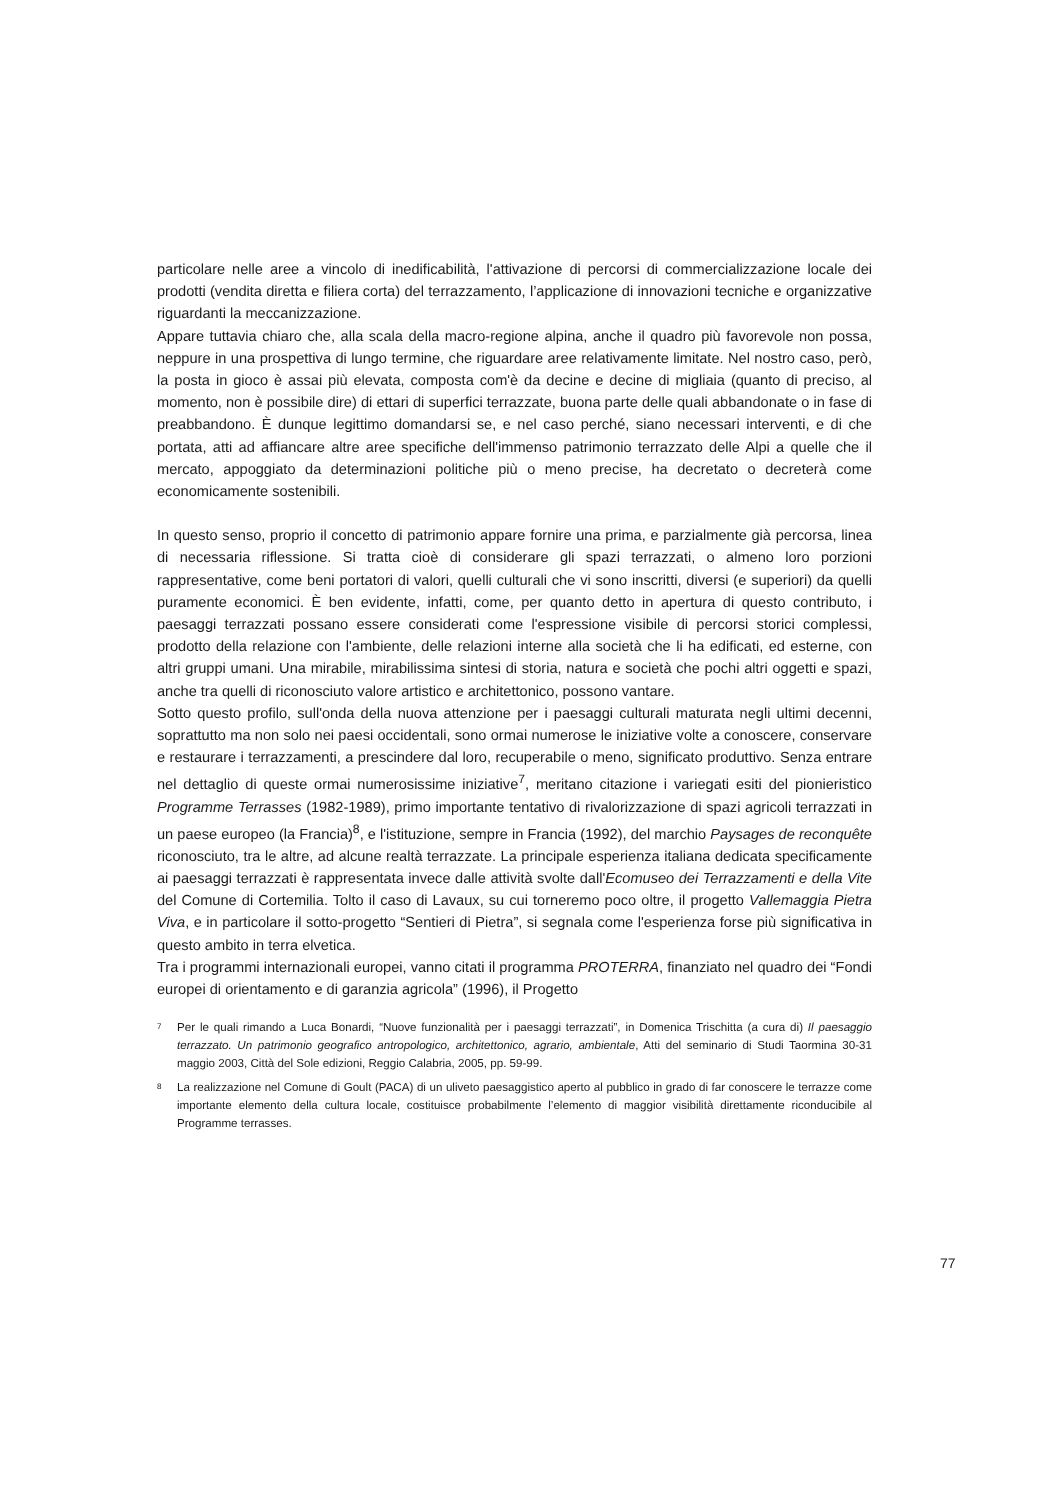particolare nelle aree a vincolo di inedificabilità, l'attivazione di percorsi di commercializzazione locale dei prodotti (vendita diretta e filiera corta) del terrazzamento, l’applicazione di innovazioni tecniche e organizzative riguardanti la meccanizzazione.
Appare tuttavia chiaro che, alla scala della macro-regione alpina, anche il quadro più favorevole non possa, neppure in una prospettiva di lungo termine, che riguardare aree relativamente limitate. Nel nostro caso, però, la posta in gioco è assai più elevata, composta com'è da decine e decine di migliaia (quanto di preciso, al momento, non è possibile dire) di ettari di superfici terrazzate, buona parte delle quali abbandonate o in fase di preabbandono. È dunque legittimo domandarsi se, e nel caso perché, siano necessari interventi, e di che portata, atti ad affiancare altre aree specifiche dell'immenso patrimonio terrazzato delle Alpi a quelle che il mercato, appoggiato da determinazioni politiche più o meno precise, ha decretato o decreterà come economicamente sostenibili.
In questo senso, proprio il concetto di patrimonio appare fornire una prima, e parzialmente già percorsa, linea di necessaria riflessione. Si tratta cioè di considerare gli spazi terrazzati, o almeno loro porzioni rappresentative, come beni portatori di valori, quelli culturali che vi sono inscritti, diversi (e superiori) da quelli puramente economici. È ben evidente, infatti, come, per quanto detto in apertura di questo contributo, i paesaggi terrazzati possano essere considerati come l'espressione visibile di percorsi storici complessi, prodotto della relazione con l'ambiente, delle relazioni interne alla società che li ha edificati, ed esterne, con altri gruppi umani. Una mirabile, mirabilissima sintesi di storia, natura e società che pochi altri oggetti e spazi, anche tra quelli di riconosciuto valore artistico e architettonico, possono vantare.
Sotto questo profilo, sull'onda della nuova attenzione per i paesaggi culturali maturata negli ultimi decenni, soprattutto ma non solo nei paesi occidentali, sono ormai numerose le iniziative volte a conoscere, conservare e restaurare i terrazzamenti, a prescindere dal loro, recuperabile o meno, significato produttivo. Senza entrare nel dettaglio di queste ormai numerosissime iniziative<sup>7</sup>, meritano citazione i variegati esiti del pionieristico Programme Terrasses (1982-1989), primo importante tentativo di rivalorizzazione di spazi agricoli terrazzati in un paese europeo (la Francia)<sup>8</sup>, e l'istituzione, sempre in Francia (1992), del marchio Paysages de reconquête riconosciuto, tra le altre, ad alcune realtà terrazzate. La principale esperienza italiana dedicata specificamente ai paesaggi terrazzati è rappresentata invece dalle attività svolte dall'Ecomuseo dei Terrazzamenti e della Vite del Comune di Cortemilia. Tolto il caso di Lavaux, su cui torneremo poco oltre, il progetto Vallemaggia Pietra Viva, e in particolare il sotto-progetto “Sentieri di Pietra”, si segnala come l'esperienza forse più significativa in questo ambito in terra elvetica.
Tra i programmi internazionali europei, vanno citati il programma PROTERRA, finanziato nel quadro dei “Fondi europei di orientamento e di garanzia agricola” (1996), il Progetto
7 Per le quali rimando a Luca Bonardi, “Nuove funzionalità per i paesaggi terrazzati”, in Domenica Trischitta (a cura di) Il paesaggio terrazzato. Un patrimonio geografico antropologico, architettonico, agrario, ambientale, Atti del seminario di Studi Taormina 30-31 maggio 2003, Città del Sole edizioni, Reggio Calabria, 2005, pp. 59-99.
8 La realizzazione nel Comune di Goult (PACA) di un uliveto paesaggistico aperto al pubblico in grado di far conoscere le terrazze come importante elemento della cultura locale, costituisce probabilmente l’elemento di maggior visibilità direttamente riconducibile al Programme terrasses.
77